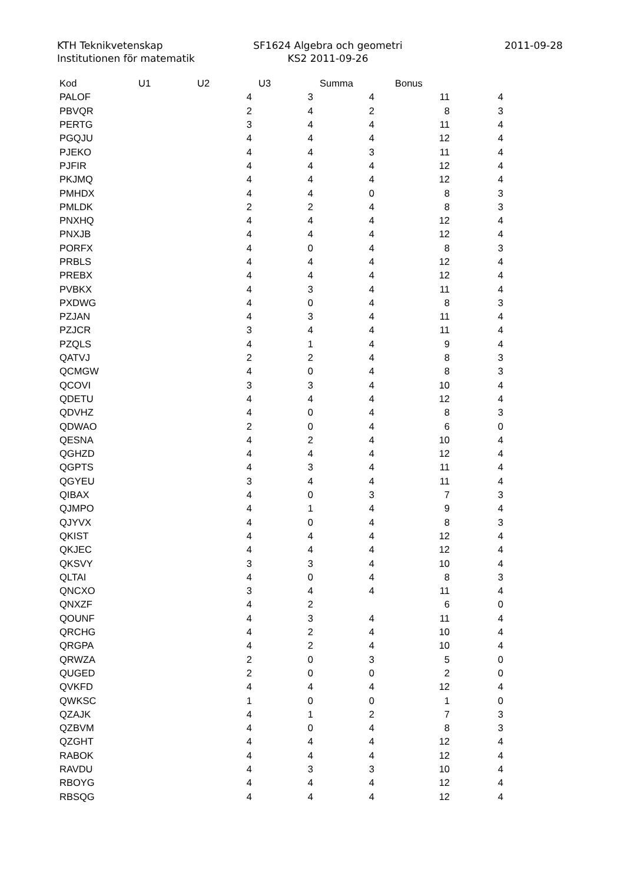KTH Teknikvetenskap
Institutionen för matematik
SF1624 Algebra och geometri
KS2 2011-09-26
2011-09-28
| Kod | U1 | U2 | U3 | Summa | Bonus |
| --- | --- | --- | --- | --- | --- |
| PALOF | 4 | 3 | 4 | 11 | 4 |
| PBVQR | 2 | 4 | 2 | 8 | 3 |
| PERTG | 3 | 4 | 4 | 11 | 4 |
| PGQJU | 4 | 4 | 4 | 12 | 4 |
| PJEKO | 4 | 4 | 3 | 11 | 4 |
| PJFIR | 4 | 4 | 4 | 12 | 4 |
| PKJMQ | 4 | 4 | 4 | 12 | 4 |
| PMHDX | 4 | 4 | 0 | 8 | 3 |
| PMLDK | 2 | 2 | 4 | 8 | 3 |
| PNXHQ | 4 | 4 | 4 | 12 | 4 |
| PNXJB | 4 | 4 | 4 | 12 | 4 |
| PORFX | 4 | 0 | 4 | 8 | 3 |
| PRBLS | 4 | 4 | 4 | 12 | 4 |
| PREBX | 4 | 4 | 4 | 12 | 4 |
| PVBKX | 4 | 3 | 4 | 11 | 4 |
| PXDWG | 4 | 0 | 4 | 8 | 3 |
| PZJAN | 4 | 3 | 4 | 11 | 4 |
| PZJCR | 3 | 4 | 4 | 11 | 4 |
| PZQLS | 4 | 1 | 4 | 9 | 4 |
| QATVJ | 2 | 2 | 4 | 8 | 3 |
| QCMGW | 4 | 0 | 4 | 8 | 3 |
| QCOVI | 3 | 3 | 4 | 10 | 4 |
| QDETU | 4 | 4 | 4 | 12 | 4 |
| QDVHZ | 4 | 0 | 4 | 8 | 3 |
| QDWAO | 2 | 0 | 4 | 6 | 0 |
| QESNA | 4 | 2 | 4 | 10 | 4 |
| QGHZD | 4 | 4 | 4 | 12 | 4 |
| QGPTS | 4 | 3 | 4 | 11 | 4 |
| QGYEU | 3 | 4 | 4 | 11 | 4 |
| QIBAX | 4 | 0 | 3 | 7 | 3 |
| QJMPO | 4 | 1 | 4 | 9 | 4 |
| QJYVX | 4 | 0 | 4 | 8 | 3 |
| QKIST | 4 | 4 | 4 | 12 | 4 |
| QKJEC | 4 | 4 | 4 | 12 | 4 |
| QKSVY | 3 | 3 | 4 | 10 | 4 |
| QLTAI | 4 | 0 | 4 | 8 | 3 |
| QNCXO | 3 | 4 | 4 | 11 | 4 |
| QNXZF | 4 | 2 | | 6 | 0 |
| QOUNF | 4 | 3 | 4 | 11 | 4 |
| QRCHG | 4 | 2 | 4 | 10 | 4 |
| QRGPA | 4 | 2 | 4 | 10 | 4 |
| QRWZA | 2 | 0 | 3 | 5 | 0 |
| QUGED | 2 | 0 | 0 | 2 | 0 |
| QVKFD | 4 | 4 | 4 | 12 | 4 |
| QWKSC | 1 | 0 | 0 | 1 | 0 |
| QZAJK | 4 | 1 | 2 | 7 | 3 |
| QZBVM | 4 | 0 | 4 | 8 | 3 |
| QZGHT | 4 | 4 | 4 | 12 | 4 |
| RABOK | 4 | 4 | 4 | 12 | 4 |
| RAVDU | 4 | 3 | 3 | 10 | 4 |
| RBOYG | 4 | 4 | 4 | 12 | 4 |
| RBSQG | 4 | 4 | 4 | 12 | 4 |